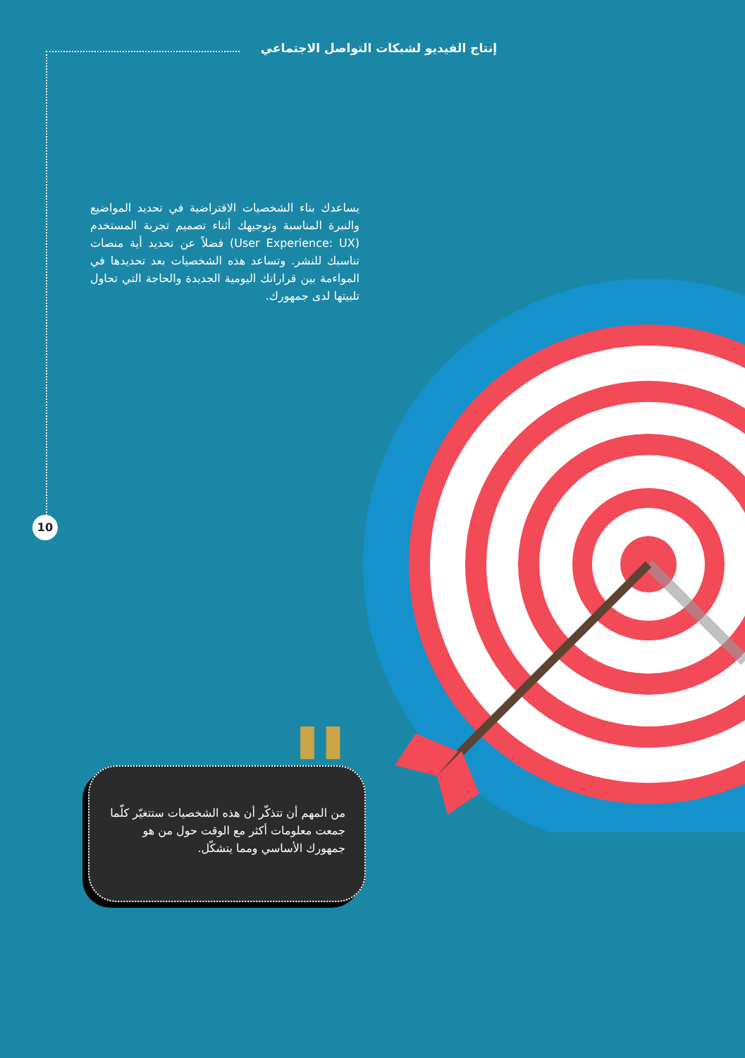إنتاج الفيديو لشبكات التواصل الاجتماعي
يساعدك بناء الشخصيات الافتراضية في تحديد المواضيع والنبرة المناسبة وتوجيهك أثناء تصميم تجربة المستخدم (User Experience: UX) فضلاً عن تحديد أية منصات تناسبك للنشر. وتساعد هذه الشخصيات بعد تحديدها في المواءمة بين قراراتك اليومية الجديدة والحاجة التي تحاول تلبيتها لدى جمهورك.
10
"
من المهم أن تتذكّر أن هذه الشخصيات ستتغيّر كلّما جمعت معلومات أكثر مع الوقت حول من هو جمهورك الأساسي ومما يتشكّل.